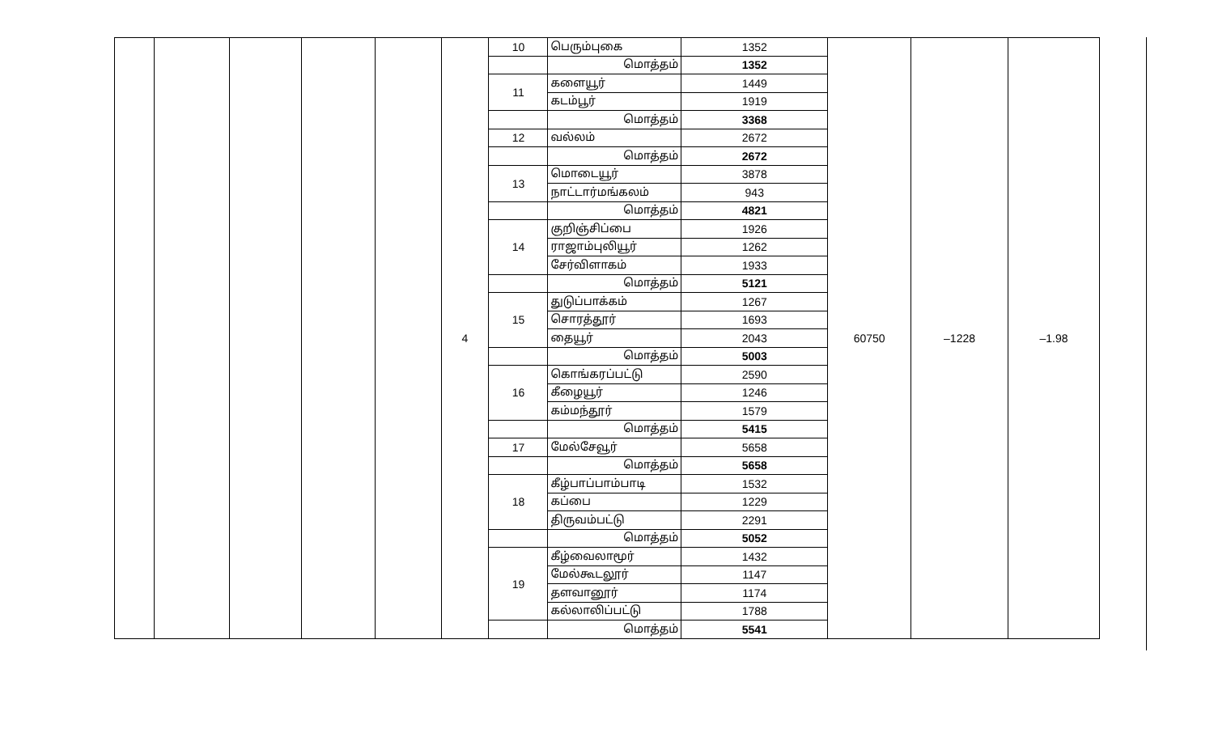| | | | | | 4 | 10 | பெரும்புகை | 1352 | 60750 | –1228 | –1.98 |
| | | | | | | | மொத்தம் | 1352 | | | |
| | | | | | | 11 | களையூர் | 1449 | | | |
| | | | | | | | கடம்பூர் | 1919 | | | |
| | | | | | | | மொத்தம் | 3368 | | | |
| | | | | | | 12 | வல்லம் | 2672 | | | |
| | | | | | | | மொத்தம் | 2672 | | | |
| | | | | | | 13 | மொடையூர் | 3878 | | | |
| | | | | | | | நாட்டார்மங்கலம் | 943 | | | |
| | | | | | | | மொத்தம் | 4821 | | | |
| | | | | | | 14 | குறிஞ்சிப்பை | 1926 | | | |
| | | | | | | | ராஜாம்புலியூர் | 1262 | | | |
| | | | | | | | சேர்விளாகம் | 1933 | | | |
| | | | | | | | மொத்தம் | 5121 | | | |
| | | | | | | 15 | துடுப்பாக்கம் | 1267 | | | |
| | | | | | | | சொரத்தூர் | 1693 | | | |
| | | | | | | | தையூர் | 2043 | | | |
| | | | | | | | மொத்தம் | 5003 | | | |
| | | | | | | 16 | கொங்கரப்பட்டு | 2590 | | | |
| | | | | | | | கீழையூர் | 1246 | | | |
| | | | | | | | கம்மந்தூர் | 1579 | | | |
| | | | | | | | மொத்தம் | 5415 | | | |
| | | | | | | 17 | மேல்சேவூர் | 5658 | | | |
| | | | | | | | மொத்தம் | 5658 | | | |
| | | | | | | 18 | கீழ்பாப்பாம்பாடி | 1532 | | | |
| | | | | | | | கப்பை | 1229 | | | |
| | | | | | | | திருவம்பட்டு | 2291 | | | |
| | | | | | | | மொத்தம் | 5052 | | | |
| | | | | | | 19 | கீழ்வைலாமூர் | 1432 | | | |
| | | | | | | | மேல்கூடலூர் | 1147 | | | |
| | | | | | | | தளவானூர் | 1174 | | | |
| | | | | | | | கல்லாலிப்பட்டு | 1788 | | | |
| | | | | | | | மொத்தம் | 5541 | | | |